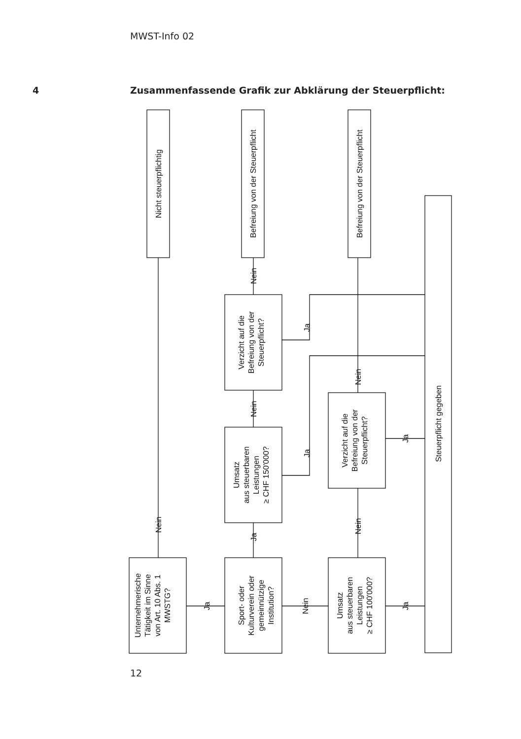MWST-Info 02
4 Zusammenfassende Grafik zur Abklärung der Steuerpflicht:
Nicht steuerpflichtig
Befreiung von der Steuerpflicht
Befreiung von der Steuerpflicht
Steuerpflicht gegeben
Verzicht auf die
Befreiung von der
Steuerpflicht?
Umsatz
aus steuerbaren
Leistungen
≥ CHF 150'000?
Verzicht auf die
Befreiung von der
Steuerpflicht?
Unternehmerische
Tätigkeit im Sinne
von Art. 10 Abs. 1
MWSTG?
Sport- oder
Kulturverein oder
gemeinnützige
Institution?
Umsatz
aus steuerbaren
Leistungen
≥ CHF 100'000?
Nein
Ja
Nein
Nein
Ja
Nein
Ja
Nein
Ja
Nein
Ja
Ja
12